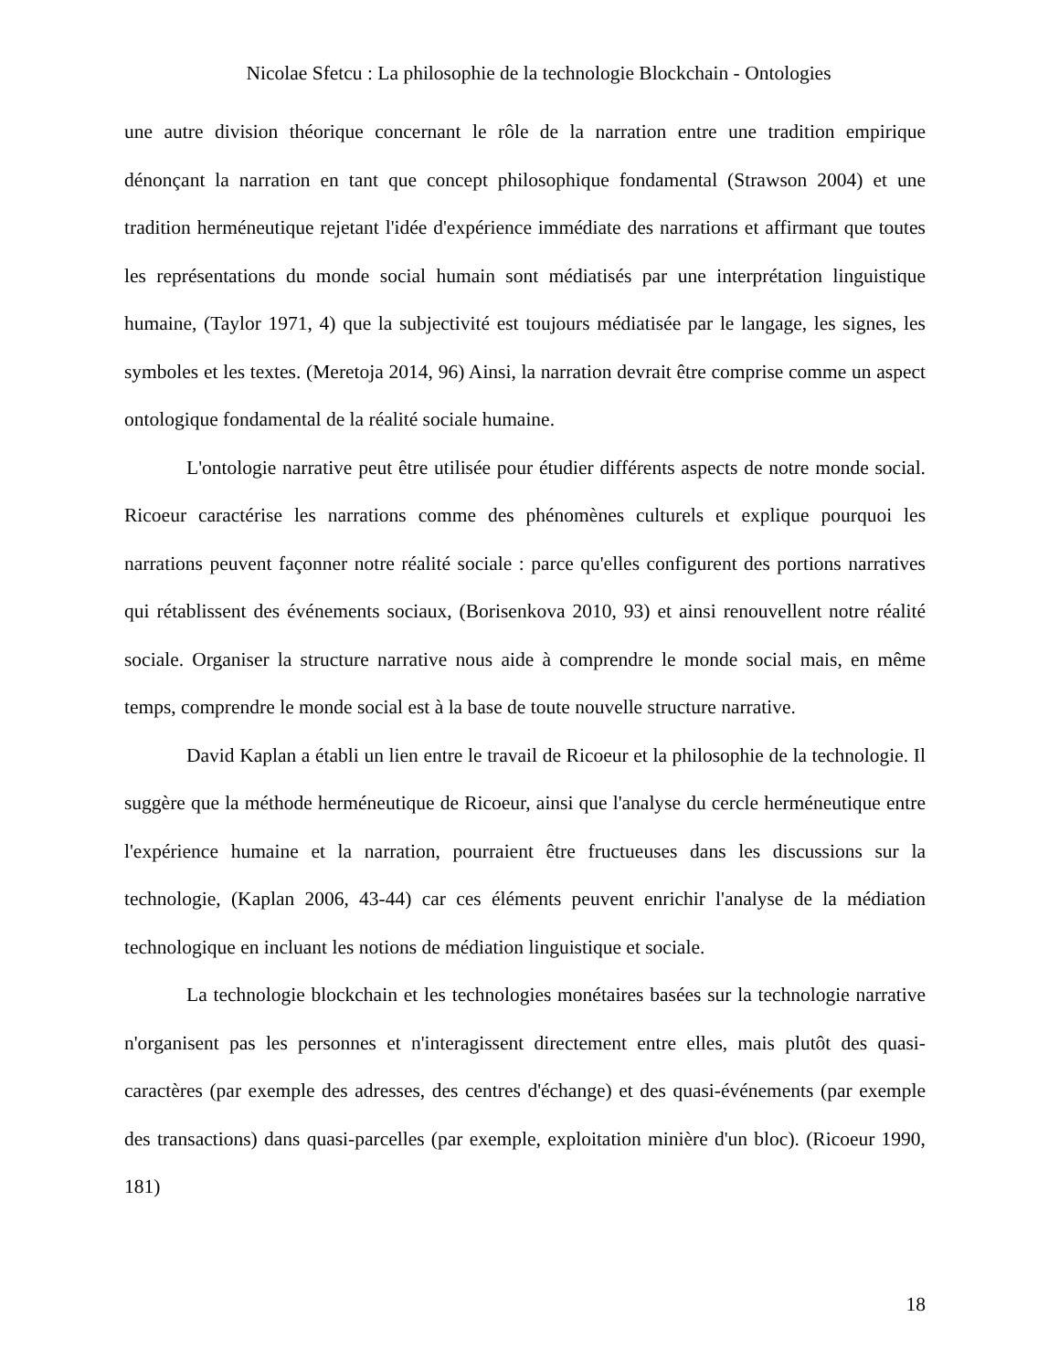Nicolae Sfetcu : La philosophie de la technologie Blockchain - Ontologies
une autre division théorique concernant le rôle de la narration entre une tradition empirique dénonçant la narration en tant que concept philosophique fondamental (Strawson 2004) et une tradition herméneutique rejetant l'idée d'expérience immédiate des narrations et affirmant que toutes les représentations du monde social humain sont médiatisés par une interprétation linguistique humaine, (Taylor 1971, 4) que la subjectivité est toujours médiatisée par le langage, les signes, les symboles et les textes. (Meretoja 2014, 96) Ainsi, la narration devrait être comprise comme un aspect ontologique fondamental de la réalité sociale humaine.
L'ontologie narrative peut être utilisée pour étudier différents aspects de notre monde social. Ricoeur caractérise les narrations comme des phénomènes culturels et explique pourquoi les narrations peuvent façonner notre réalité sociale : parce qu'elles configurent des portions narratives qui rétablissent des événements sociaux, (Borisenkova 2010, 93) et ainsi renouvellent notre réalité sociale. Organiser la structure narrative nous aide à comprendre le monde social mais, en même temps, comprendre le monde social est à la base de toute nouvelle structure narrative.
David Kaplan a établi un lien entre le travail de Ricoeur et la philosophie de la technologie. Il suggère que la méthode herméneutique de Ricoeur, ainsi que l'analyse du cercle herméneutique entre l'expérience humaine et la narration, pourraient être fructueuses dans les discussions sur la technologie, (Kaplan 2006, 43-44) car ces éléments peuvent enrichir l'analyse de la médiation technologique en incluant les notions de médiation linguistique et sociale.
La technologie blockchain et les technologies monétaires basées sur la technologie narrative n'organisent pas les personnes et n'interagissent directement entre elles, mais plutôt des quasi-caractères (par exemple des adresses, des centres d'échange) et des quasi-événements (par exemple des transactions) dans quasi-parcelles (par exemple, exploitation minière d'un bloc). (Ricoeur 1990, 181)
18